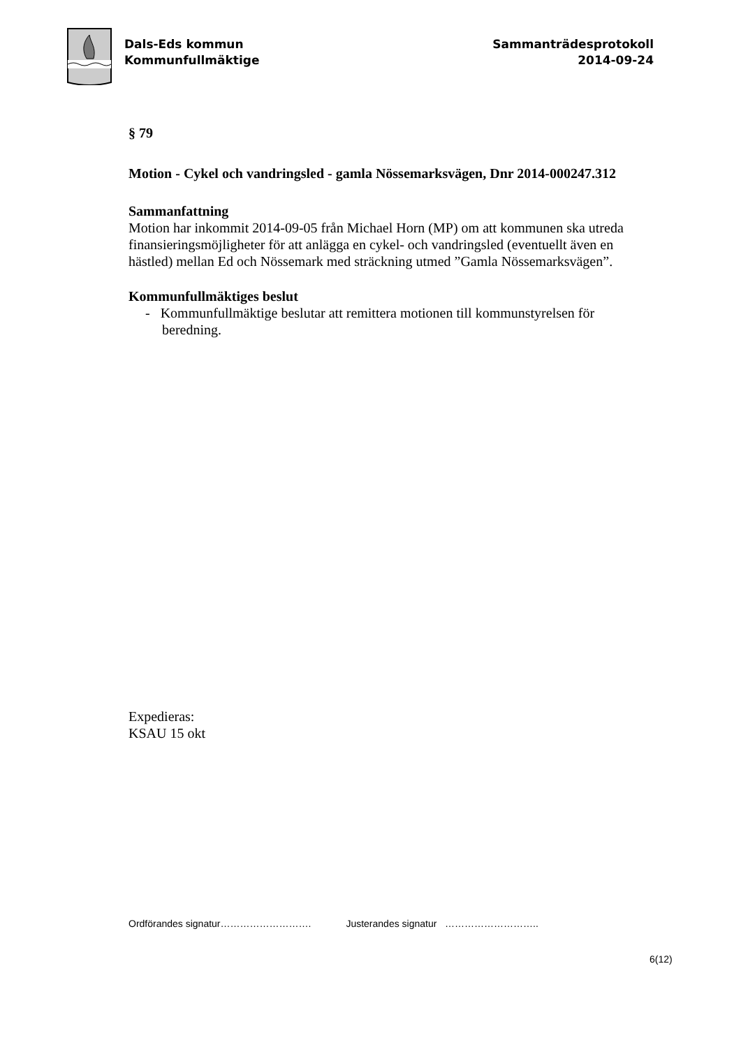Dals-Eds kommun
Kommunfullmäktige
Sammanträdesprotokoll
2014-09-24
§ 79
Motion - Cykel och vandringsled - gamla Nössemarksvägen, Dnr 2014-000247.312
Sammanfattning
Motion har inkommit 2014-09-05 från Michael Horn (MP) om att kommunen ska utreda finansieringsmöjligheter för att anlägga en cykel- och vandringsled (eventuellt även en hästled) mellan Ed och Nössemark med sträckning utmed ”Gamla Nössemarksvägen”.
Kommunfullmäktiges beslut
- Kommunfullmäktige beslutar att remittera motionen till kommunstyrelsen för beredning.
Expedieras:
KSAU 15 okt
Ordförandes signatur………………………. Justerandes signatur ………………………..
6(12)